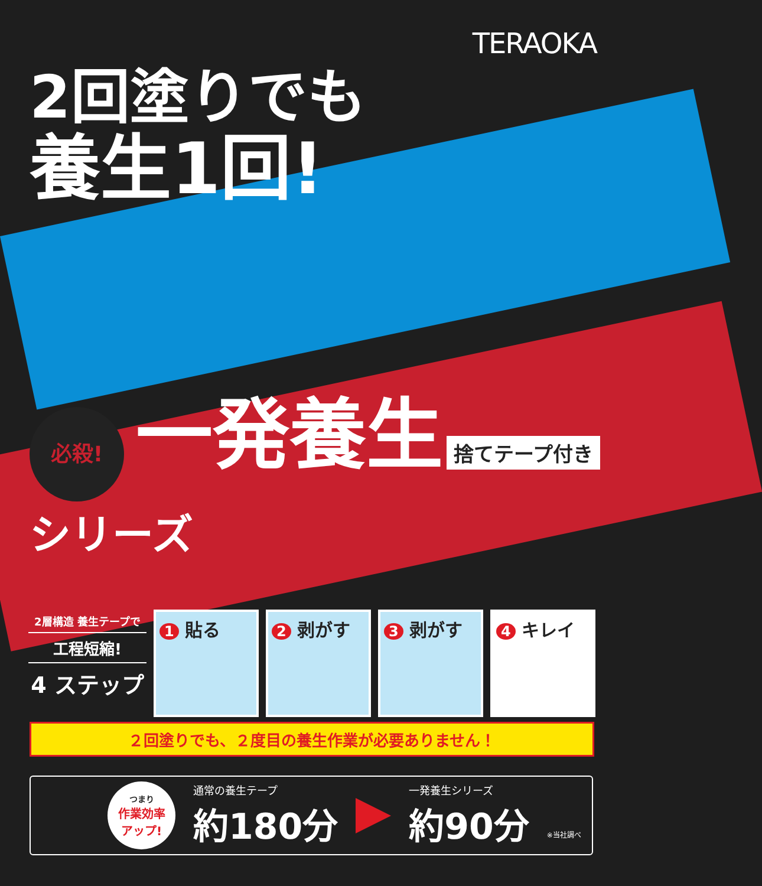TERAOKA
2回塗りでも
養生1回!
必殺! 一発養生 捨てテープ付き シリーズ
2層構造 養生テープで
工程短縮!
4 ステップ
1 貼る
2 剥がす
3 剥がす
4 キレイ
２回塗りでも、２度目の養生作業が必要ありません！
つまり
作業効率
アップ!
通常の養生テープ
約180分
一発養生シリーズ
約90分
※当社調べ